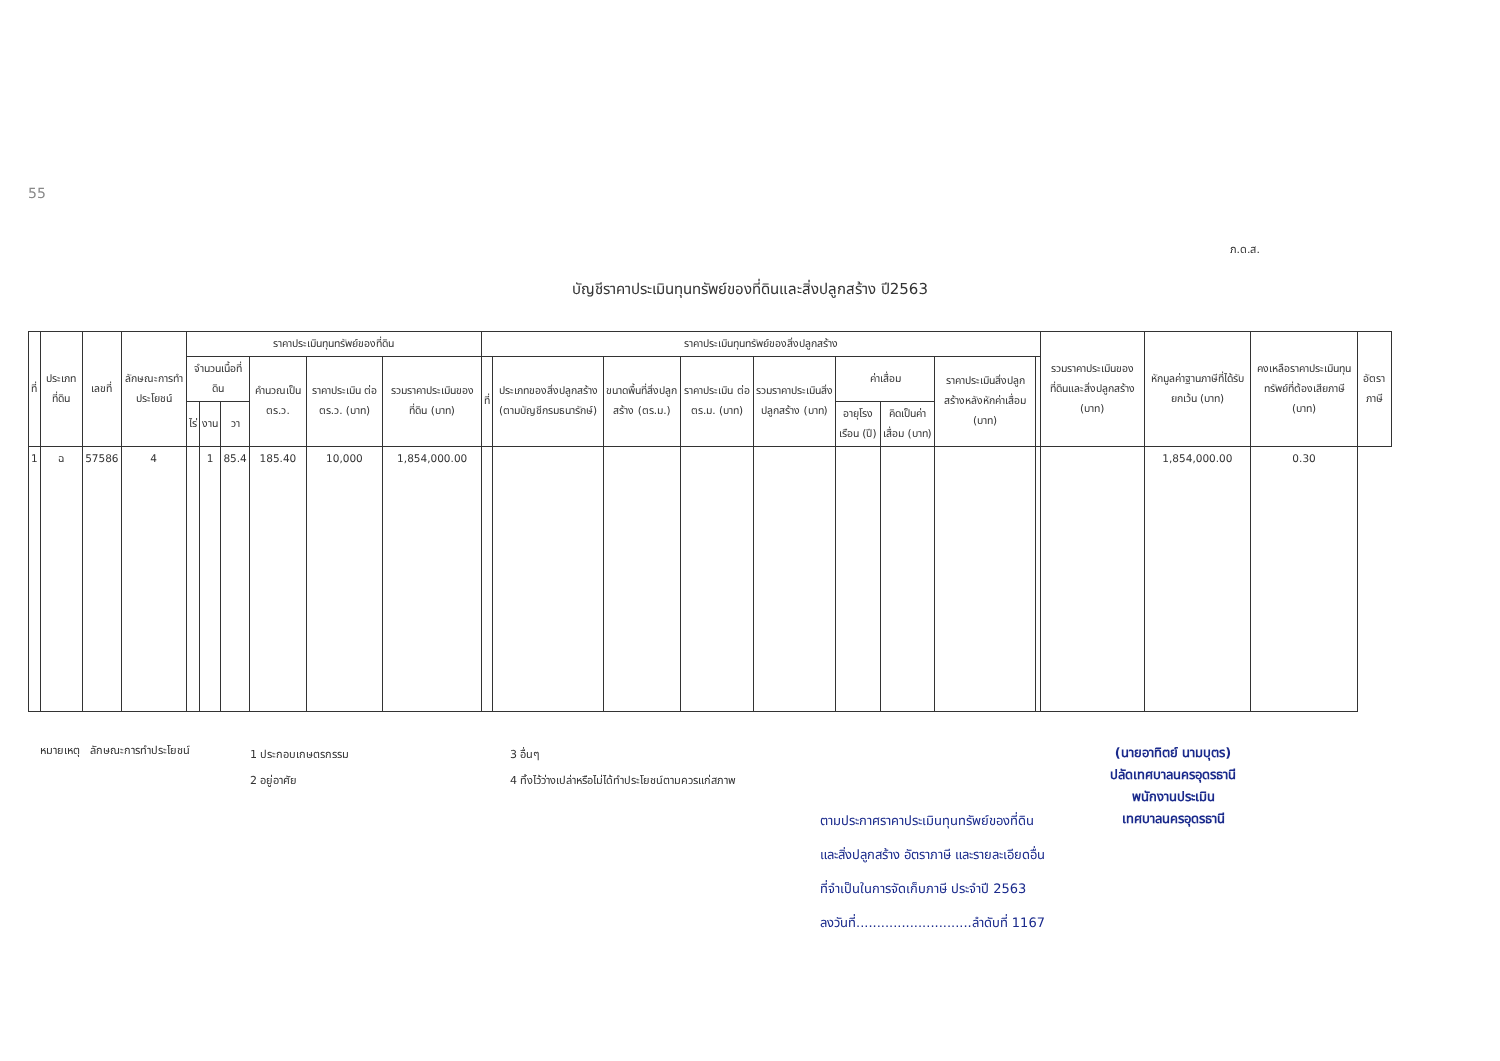55
ภ.ด.ส.
บัญชีราคาประเมินทุนทรัพย์ของที่ดินและสิ่งปลูกสร้าง ปี2563
| ที่ | ประเภทที่ดิน | เลขที่ | ลักษณะการทำประโยชน์ | ราคาประเมินทุนทรัพย์ของที่ดิน | | | | | | ราคาประเมินทุนทรัพย์ของสิ่งปลูกสร้าง | | | | | | | | | รวมราคาประเมินของที่ดินและสิ่งปลูกสร้าง (บาท) | หักมูลค่าฐานภาษีที่ได้รับยกเว้น (บาท) | คงเหลือราคาประเมินทุนทรัพย์ที่ต้องเสียภาษี (บาท) | อัตราภาษี |
| --- | --- | --- | --- | --- | --- | --- | --- | --- | --- | --- | --- | --- | --- | --- | --- | --- | --- | --- | --- | --- | --- | --- |
| | | | | จำนวนเนื้อที่ดิน | | | คำนวณเป็น ตร.ว. | ราคาประเมิน ต่อ ตร.ว. (บาท) | รวมราคาประเมินของที่ดิน (บาท) | ที่ | ประเภทของสิ่งปลูกสร้าง (ตามบัญชีกรมธนารักษ์) | ขนาดพื้นที่สิ่งปลูกสร้าง (ตร.ม.) | ราคาประเมิน ต่อ ตร.ม. (บาท) | รวมราคาประเมินสิ่งปลูกสร้าง (บาท) | ค่าเสื่อม | | ราคาประเมินสิ่งปลูกสร้างหลังหักค่าเสื่อม (บาท) | | | | | |
| | | | | ไร่ | งาน | วา | | | | | | | | | อายุโรงเรือน (ปี) | คิดเป็นค่าเสื่อม (บาท) | | | | | | |
| 1 | ฉ | 57586 | 4 | | 1 | 85.4 | 185.40 | 10,000 | 1,854,000.00 | | | | | | | | | | | 1,854,000.00 | 0.30 | |
หมายเหตุ ลักษณะการทำประโยชน์
1 ประกอบเกษตรกรรม
2 อยู่อาศัย
3 อื่นๆ
4 ทิ้งไว้ว่างเปล่าหรือไม่ได้ทำประโยชน์ตามควรแก่สภาพ
ตามประกาศราคาประเมินทุนทรัพย์ของที่ดิน
และสิ่งปลูกสร้าง อัตราภาษี และรายละเอียดอื่น
ที่จำเป็นในการจัดเก็บภาษี ประจำปี 2563
ลงวันที่............................ลำดับที่ 1167
(นายอาทิตย์ นามบุตร)
ปลัดเทศบาลนครอุดรธานี
พนักงานประเมิน
เทศบาลนครอุดรธานี